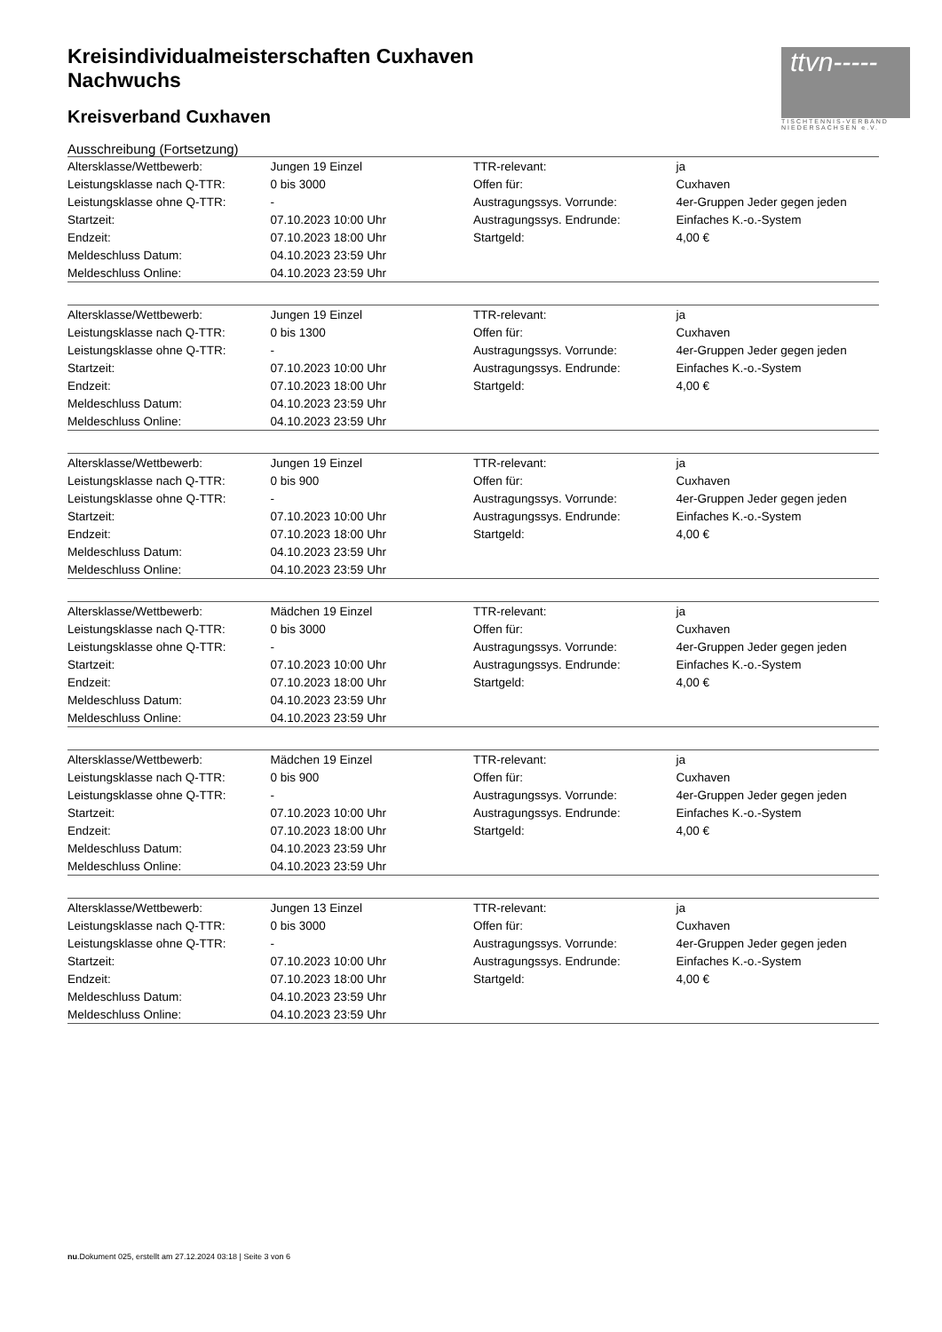ttvn-----
TISCHTENNIS-VERBAND NIEDERSACHSEN e.V.
Kreisindividualmeisterschaften Cuxhaven
Nachwuchs
Kreisverband Cuxhaven
Ausschreibung (Fortsetzung)
| Altersklasse/Wettbewerb: | Jungen 19 Einzel | TTR-relevant: | ja |
| Leistungsklasse nach Q-TTR: | 0 bis 3000 | Offen für: | Cuxhaven |
| Leistungsklasse ohne Q-TTR: | - | Austragungssys. Vorrunde: | 4er-Gruppen Jeder gegen jeden |
| Startzeit: | 07.10.2023 10:00 Uhr | Austragungssys. Endrunde: | Einfaches K.-o.-System |
| Endzeit: | 07.10.2023 18:00 Uhr | Startgeld: | 4,00 € |
| Meldeschluss Datum: | 04.10.2023 23:59 Uhr | | |
| Meldeschluss Online: | 04.10.2023 23:59 Uhr | | |
| Altersklasse/Wettbewerb: | Jungen 19 Einzel | TTR-relevant: | ja |
| Leistungsklasse nach Q-TTR: | 0 bis 1300 | Offen für: | Cuxhaven |
| Leistungsklasse ohne Q-TTR: | - | Austragungssys. Vorrunde: | 4er-Gruppen Jeder gegen jeden |
| Startzeit: | 07.10.2023 10:00 Uhr | Austragungssys. Endrunde: | Einfaches K.-o.-System |
| Endzeit: | 07.10.2023 18:00 Uhr | Startgeld: | 4,00 € |
| Meldeschluss Datum: | 04.10.2023 23:59 Uhr | | |
| Meldeschluss Online: | 04.10.2023 23:59 Uhr | | |
| Altersklasse/Wettbewerb: | Jungen 19 Einzel | TTR-relevant: | ja |
| Leistungsklasse nach Q-TTR: | 0 bis 900 | Offen für: | Cuxhaven |
| Leistungsklasse ohne Q-TTR: | - | Austragungssys. Vorrunde: | 4er-Gruppen Jeder gegen jeden |
| Startzeit: | 07.10.2023 10:00 Uhr | Austragungssys. Endrunde: | Einfaches K.-o.-System |
| Endzeit: | 07.10.2023 18:00 Uhr | Startgeld: | 4,00 € |
| Meldeschluss Datum: | 04.10.2023 23:59 Uhr | | |
| Meldeschluss Online: | 04.10.2023 23:59 Uhr | | |
| Altersklasse/Wettbewerb: | Mädchen 19 Einzel | TTR-relevant: | ja |
| Leistungsklasse nach Q-TTR: | 0 bis 3000 | Offen für: | Cuxhaven |
| Leistungsklasse ohne Q-TTR: | - | Austragungssys. Vorrunde: | 4er-Gruppen Jeder gegen jeden |
| Startzeit: | 07.10.2023 10:00 Uhr | Austragungssys. Endrunde: | Einfaches K.-o.-System |
| Endzeit: | 07.10.2023 18:00 Uhr | Startgeld: | 4,00 € |
| Meldeschluss Datum: | 04.10.2023 23:59 Uhr | | |
| Meldeschluss Online: | 04.10.2023 23:59 Uhr | | |
| Altersklasse/Wettbewerb: | Mädchen 19 Einzel | TTR-relevant: | ja |
| Leistungsklasse nach Q-TTR: | 0 bis 900 | Offen für: | Cuxhaven |
| Leistungsklasse ohne Q-TTR: | - | Austragungssys. Vorrunde: | 4er-Gruppen Jeder gegen jeden |
| Startzeit: | 07.10.2023 10:00 Uhr | Austragungssys. Endrunde: | Einfaches K.-o.-System |
| Endzeit: | 07.10.2023 18:00 Uhr | Startgeld: | 4,00 € |
| Meldeschluss Datum: | 04.10.2023 23:59 Uhr | | |
| Meldeschluss Online: | 04.10.2023 23:59 Uhr | | |
| Altersklasse/Wettbewerb: | Jungen 13 Einzel | TTR-relevant: | ja |
| Leistungsklasse nach Q-TTR: | 0 bis 3000 | Offen für: | Cuxhaven |
| Leistungsklasse ohne Q-TTR: | - | Austragungssys. Vorrunde: | 4er-Gruppen Jeder gegen jeden |
| Startzeit: | 07.10.2023 10:00 Uhr | Austragungssys. Endrunde: | Einfaches K.-o.-System |
| Endzeit: | 07.10.2023 18:00 Uhr | Startgeld: | 4,00 € |
| Meldeschluss Datum: | 04.10.2023 23:59 Uhr | | |
| Meldeschluss Online: | 04.10.2023 23:59 Uhr | | |
nu.Dokument 025, erstellt am 27.12.2024 03:18 | Seite 3 von 6